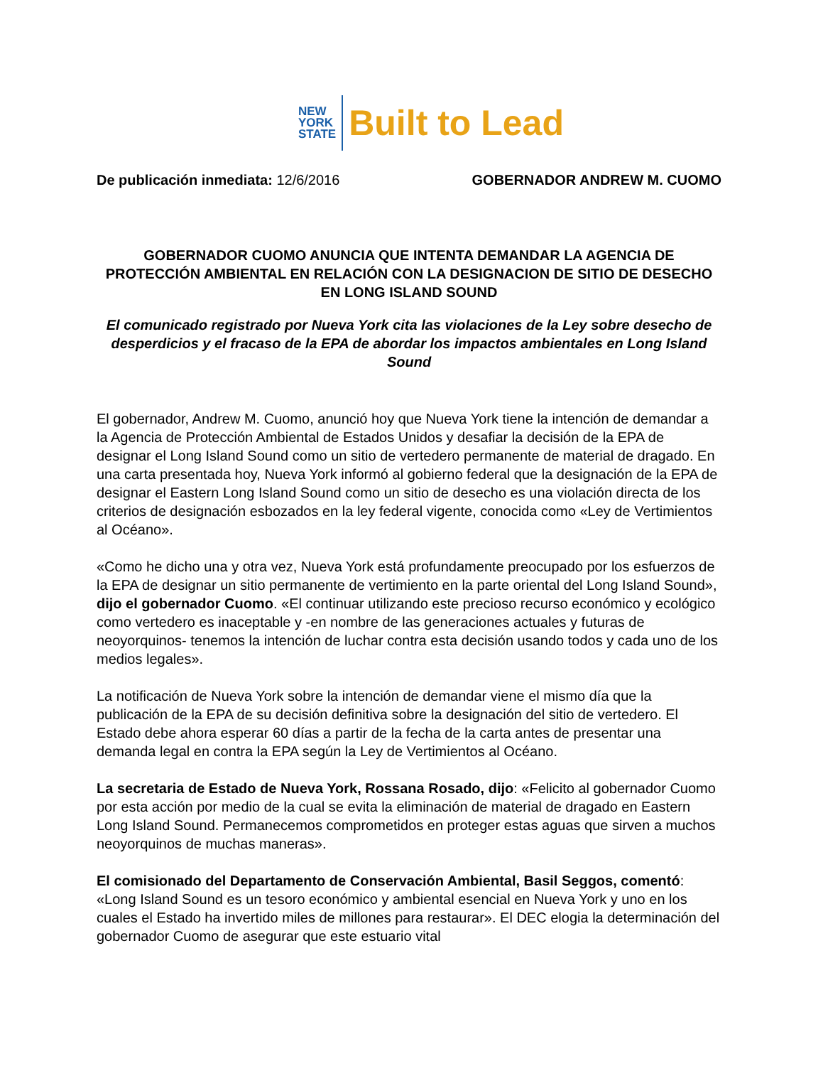NEW
YORK
STATE
Built to Lead
De publicación inmediata: 12/6/2016 GOBERNADOR ANDREW M. CUOMO
GOBERNADOR CUOMO ANUNCIA QUE INTENTA DEMANDAR LA AGENCIA DE PROTECCIÓN AMBIENTAL EN RELACIÓN CON LA DESIGNACION DE SITIO DE DESECHO EN LONG ISLAND SOUND
El comunicado registrado por Nueva York cita las violaciones de la Ley sobre desecho de desperdicios y el fracaso de la EPA de abordar los impactos ambientales en Long Island Sound
El gobernador, Andrew M. Cuomo, anunció hoy que Nueva York tiene la intención de demandar a la Agencia de Protección Ambiental de Estados Unidos y desafiar la decisión de la EPA de designar el Long Island Sound como un sitio de vertedero permanente de material de dragado. En una carta presentada hoy, Nueva York informó al gobierno federal que la designación de la EPA de designar el Eastern Long Island Sound como un sitio de desecho es una violación directa de los criterios de designación esbozados en la ley federal vigente, conocida como «Ley de Vertimientos al Océano».
«Como he dicho una y otra vez, Nueva York está profundamente preocupado por los esfuerzos de la EPA de designar un sitio permanente de vertimiento en la parte oriental del Long Island Sound», dijo el gobernador Cuomo. «El continuar utilizando este precioso recurso económico y ecológico como vertedero es inaceptable y -en nombre de las generaciones actuales y futuras de neoyorquinos- tenemos la intención de luchar contra esta decisión usando todos y cada uno de los medios legales».
La notificación de Nueva York sobre la intención de demandar viene el mismo día que la publicación de la EPA de su decisión definitiva sobre la designación del sitio de vertedero. El Estado debe ahora esperar 60 días a partir de la fecha de la carta antes de presentar una demanda legal en contra la EPA según la Ley de Vertimientos al Océano.
La secretaria de Estado de Nueva York, Rossana Rosado, dijo: «Felicito al gobernador Cuomo por esta acción por medio de la cual se evita la eliminación de material de dragado en Eastern Long Island Sound. Permanecemos comprometidos en proteger estas aguas que sirven a muchos neoyorquinos de muchas maneras».
El comisionado del Departamento de Conservación Ambiental, Basil Seggos, comentó: «Long Island Sound es un tesoro económico y ambiental esencial en Nueva York y uno en los cuales el Estado ha invertido miles de millones para restaurar». El DEC elogia la determinación del gobernador Cuomo de asegurar que este estuario vital